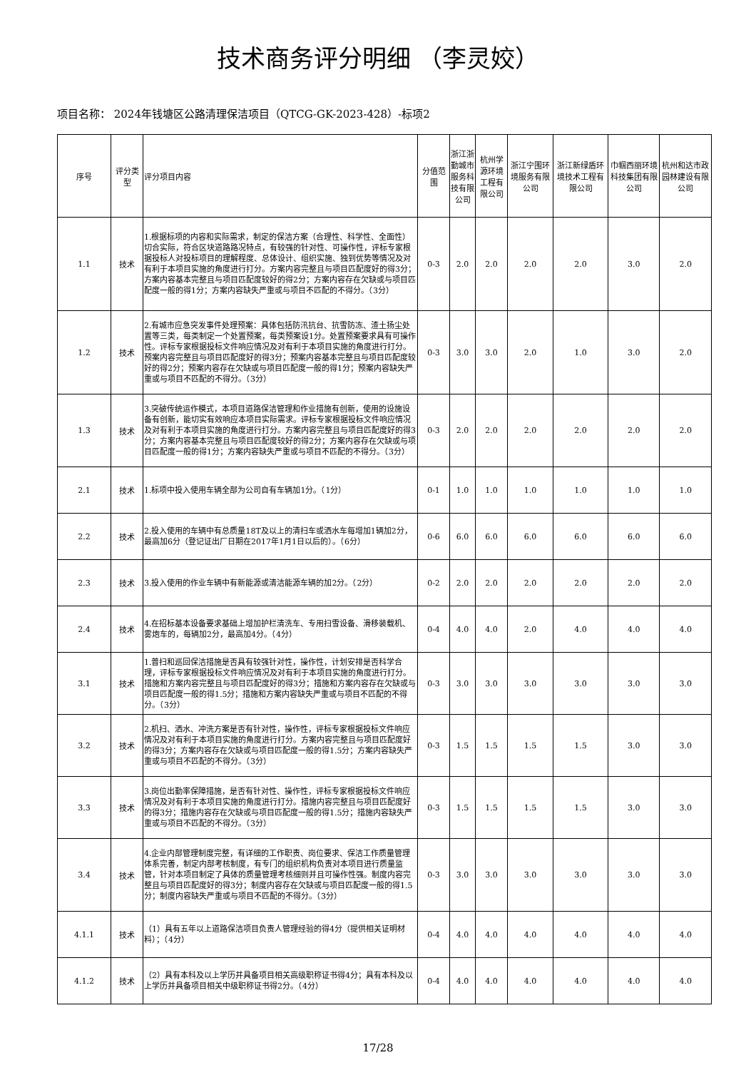技术商务评分明细 （李灵姣）
项目名称： 2024年钱塘区公路清理保洁项目（QTCG-GK-2023-428）-标项2
| 序号 | 评分类型 | 评分项目内容 | 分值范围 | 浙江浙勤城市服务科技有限公司 | 杭州学源环境工程有限公司 | 浙江宁围环境服务有限公司 | 浙江新绿盾环境技术工程有限公司 | 巾帼西丽环境科技集团有限公司 | 杭州和达市政园林建设有限公司 |
| --- | --- | --- | --- | --- | --- | --- | --- | --- | --- |
| 1.1 | 技术 | 1.根据标项的内容和实际需求，制定的保洁方案（合理性、科学性、全面性）切合实际，符合区块道路路况特点，有较强的针对性、可操作性，评标专家根据投标人对投标项目的理解程度、总体设计、组织实施、独到优势等情况及对有利于本项目实施的角度进行打分。方案内容完整且与项目匹配度好的得3分；方案内容基本完整且与项目匹配度较好的得2分；方案内容存在欠缺或与项目匹配度一般的得1分；方案内容缺失严重或与项目不匹配的不得分。（3分） | 0-3 | 2.0 | 2.0 | 2.0 | 2.0 | 3.0 | 2.0 |
| 1.2 | 技术 | 2.有城市应急突发事件处理预案：具体包括防汛抗台、抗雪防冻、渣土扬尘处置等三类，每类制定一个处置预案，每类预案设1分。处置预案要求具有可操作性。评标专家根据投标文件响应情况及对有利于本项目实施的角度进行打分。预案内容完整且与项目匹配度好的得3分；预案内容基本完整且与项目匹配度较好的得2分；预案内容存在欠缺或与项目匹配度一般的得1分；预案内容缺失严重或与项目不匹配的不得分。（3分） | 0-3 | 3.0 | 3.0 | 2.0 | 1.0 | 3.0 | 2.0 |
| 1.3 | 技术 | 3.突破传统运作模式，本项目道路保洁管理和作业措施有创新，使用的设施设备有创新，能切实有效响应本项目实际需求。评标专家根据投标文件响应情况及对有利于本项目实施的角度进行打分。方案内容完整且与项目匹配度好的得3分；方案内容基本完整且与项目匹配度较好的得2分；方案内容存在欠缺或与项目匹配度一般的得1分；方案内容缺失严重或与项目不匹配的不得分。（3分） | 0-3 | 2.0 | 2.0 | 2.0 | 2.0 | 2.0 | 2.0 |
| 2.1 | 技术 | 1.标项中投入使用车辆全部为公司自有车辆加1分。（1分） | 0-1 | 1.0 | 1.0 | 1.0 | 1.0 | 1.0 | 1.0 |
| 2.2 | 技术 | 2.投入使用的车辆中有总质量18T及以上的清扫车或洒水车每增加1辆加2分，最高加6分（登记证出厂日期在2017年1月1日以后的）。（6分） | 0-6 | 6.0 | 6.0 | 6.0 | 6.0 | 6.0 | 6.0 |
| 2.3 | 技术 | 3.投入使用的作业车辆中有新能源或清洁能源车辆的加2分。（2分） | 0-2 | 2.0 | 2.0 | 2.0 | 2.0 | 2.0 | 2.0 |
| 2.4 | 技术 | 4.在招标基本设备要求基础上增加护栏清洗车、专用扫雪设备、滑移装载机、雾炮车的，每辆加2分，最高加4分。（4分） | 0-4 | 4.0 | 4.0 | 2.0 | 4.0 | 4.0 | 4.0 |
| 3.1 | 技术 | 1.普扫和巡回保洁措施是否具有较强针对性，操作性，计划安排是否科学合理，评标专家根据投标文件响应情况及对有利于本项目实施的角度进行打分。措施和方案内容完整且与项目匹配度好的得3分；措施和方案内容存在欠缺或与项目匹配度一般的得1.5分；措施和方案内容缺失严重或与项目不匹配的不得分。（3分） | 0-3 | 3.0 | 3.0 | 3.0 | 3.0 | 3.0 | 3.0 |
| 3.2 | 技术 | 2.机扫、洒水、冲洗方案是否有针对性，操作性，评标专家根据投标文件响应情况及对有利于本项目实施的角度进行打分。方案内容完整且与项目匹配度好的得3分；方案内容存在欠缺或与项目匹配度一般的得1.5分；方案内容缺失严重或与项目不匹配的不得分。（3分） | 0-3 | 1.5 | 1.5 | 1.5 | 1.5 | 3.0 | 3.0 |
| 3.3 | 技术 | 3.岗位出勤率保障措施，是否有针对性、操作性，评标专家根据投标文件响应情况及对有利于本项目实施的角度进行打分。措施内容完整且与项目匹配度好的得3分；措施内容存在欠缺或与项目匹配度一般的得1.5分；措施内容缺失严重或与项目不匹配的不得分。（3分） | 0-3 | 1.5 | 1.5 | 1.5 | 1.5 | 3.0 | 3.0 |
| 3.4 | 技术 | 4.企业内部管理制度完整，有详细的工作职责、岗位要求、保洁工作质量管理体系完善，制定内部考核制度，有专门的组织机构负责对本项目进行质量监管，针对本项目制定了具体的质量管理考核细则并且可操作性强。制度内容完整且与项目匹配度好的得3分；制度内容存在欠缺或与项目匹配度一般的得1.5分；制度内容缺失严重或与项目不匹配的不得分。（3分） | 0-3 | 3.0 | 3.0 | 3.0 | 3.0 | 3.0 | 3.0 |
| 4.1.1 | 技术 | （1）具有五年以上道路保洁项目负责人管理经验的得4分（提供相关证明材料）；（4分） | 0-4 | 4.0 | 4.0 | 4.0 | 4.0 | 4.0 | 4.0 |
| 4.1.2 | 技术 | （2）具有本科及以上学历并具备项目相关高级职称证书得4分；具有本科及以上学历并具备项目相关中级职称证书得2分。（4分） | 0-4 | 4.0 | 4.0 | 4.0 | 4.0 | 4.0 | 4.0 |
17/28